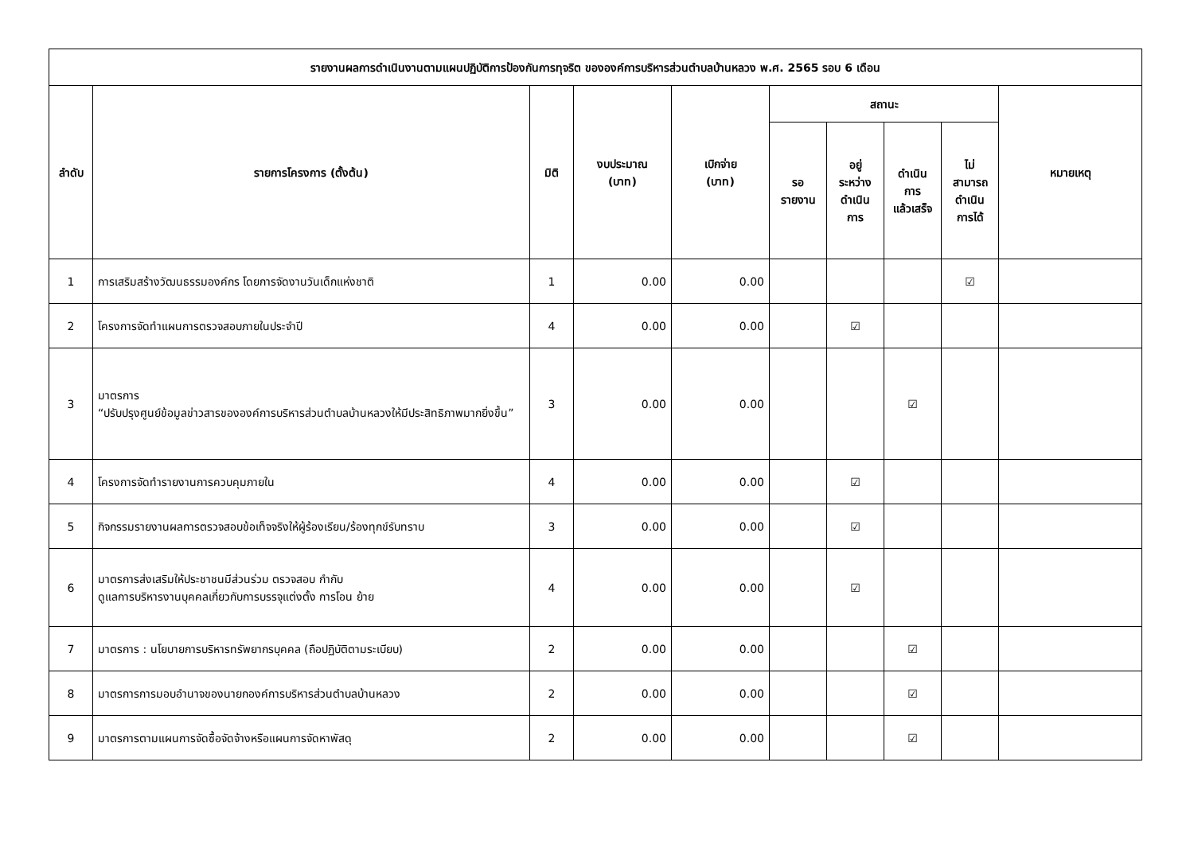| รายงานผลการดำเนินงานตามแผนปฏิบัติการป้องกันการทุจริต ขององค์การบริหารส่วนตำบลบ้านหลวง พ.ศ. 2565 รอบ 6 เดือน | | | | | | | | | |
| --- | --- | --- | --- | --- | --- | --- | --- | --- | --- |
| ลำดับ | รายการโครงการ (ตั้งต้น) | มิติ | งบประมาณ (บาท) | เบิกจ่าย (บาท) | สถานะ | | | | หมายเหตุ |
| | | | | | รอ รายงาน | อยู่ ระหว่าง ดำเนิน การ | ดำเนิน การ แล้วเสร็จ | ไม่ สามารถ ดำเนิน การได้ | |
| 1 | การเสริมสร้างวัฒนธรรมองค์กร โดยการจัดงานวันเด็กแห่งชาติ | 1 | 0.00 | 0.00 | | | | ☑ | |
| 2 | โครงการจัดทำแผนการตรวจสอบภายในประจำปี | 4 | 0.00 | 0.00 | | ☑ | | | |
| 3 | มาตรการ “ปรับปรุงศูนย์ข้อมูลข่าวสารขององค์การบริหารส่วนตำบลบ้านหลวงให้มีประสิทธิภาพมากยิ่งขึ้น” | 3 | 0.00 | 0.00 | | | ☑ | | |
| 4 | โครงการจัดทำรายงานการควบคุมภายใน | 4 | 0.00 | 0.00 | | ☑ | | | |
| 5 | กิจกรรมรายงานผลการตรวจสอบข้อเท็จจริงให้ผู้ร้องเรียน/ร้องทุกข์รับทราบ | 3 | 0.00 | 0.00 | | ☑ | | | |
| 6 | มาตรการส่งเสริมให้ประชาชนมีส่วนร่วม ตรวจสอบ กำกับ ดูแลการบริหารงานบุคคลเกี่ยวกับการบรรจุแต่งตั้ง การโอน ย้าย | 4 | 0.00 | 0.00 | | ☑ | | | |
| 7 | มาตรการ : นโยบายการบริหารทรัพยากรบุคคล (ถือปฏิบัติตามระเบียบ) | 2 | 0.00 | 0.00 | | | ☑ | | |
| 8 | มาตรการการมอบอำนาจของนายกองค์การบริหารส่วนตำบลบ้านหลวง | 2 | 0.00 | 0.00 | | | ☑ | | |
| 9 | มาตรการตามแผนการจัดซื้อจัดจ้างหรือแผนการจัดหาพัสดุ | 2 | 0.00 | 0.00 | | | ☑ | | |